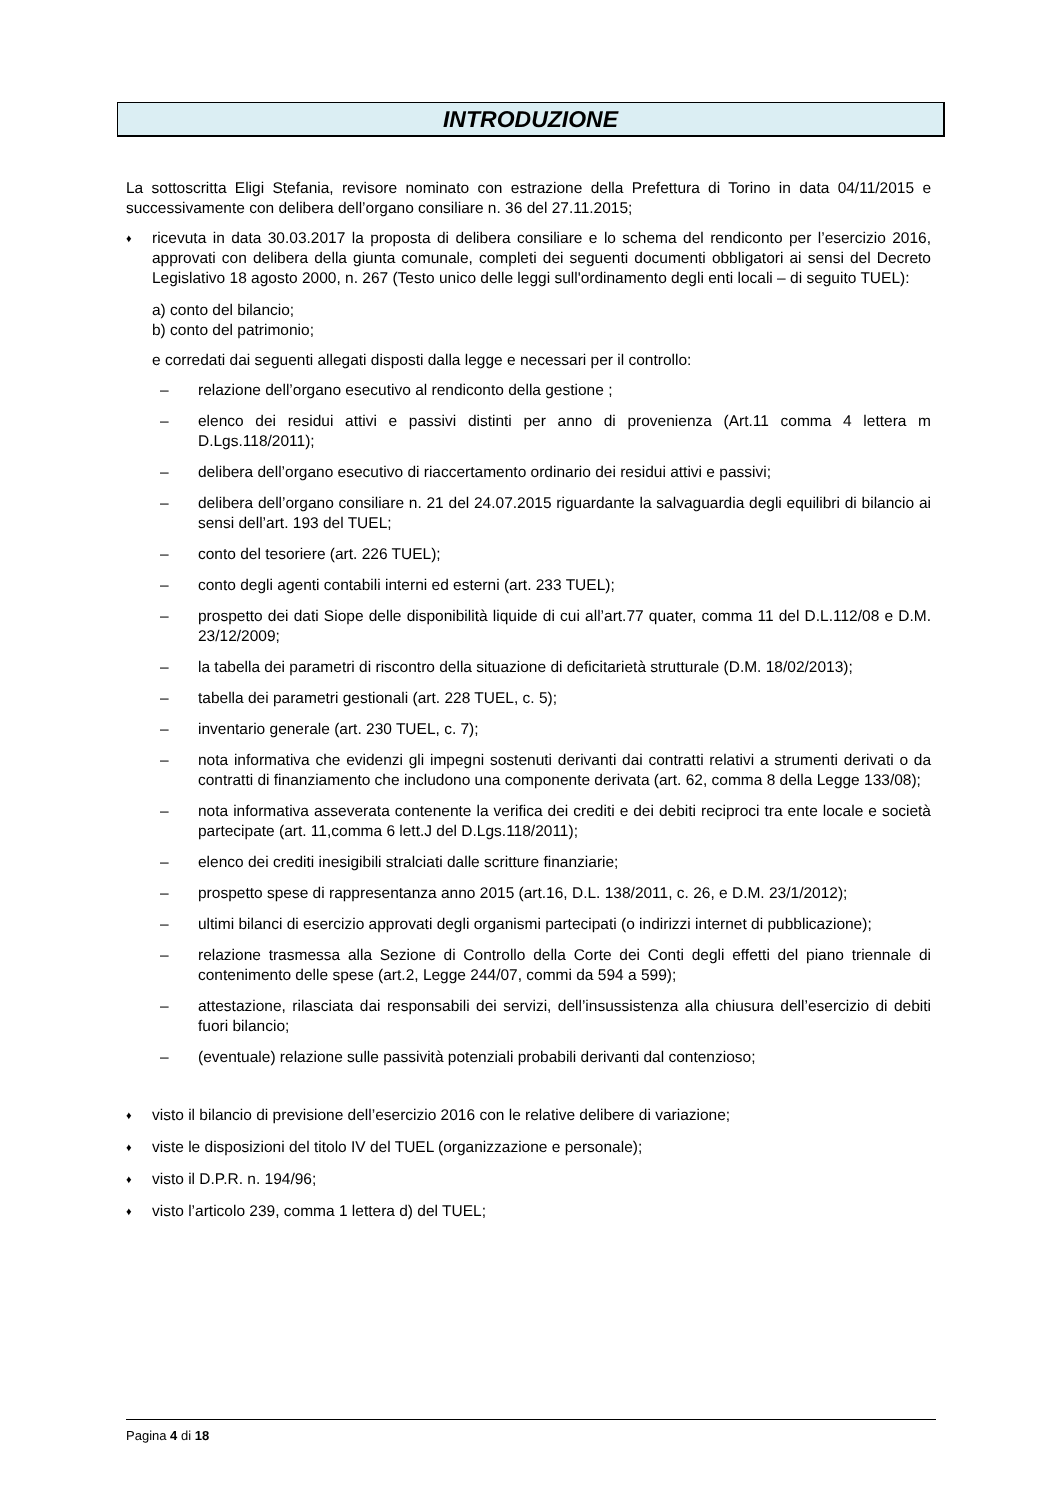INTRODUZIONE
La sottoscritta Eligi Stefania, revisore nominato con estrazione della Prefettura di Torino in data 04/11/2015 e successivamente con delibera dell’organo consiliare n. 36 del 27.11.2015;
♦ ricevuta in data 30.03.2017 la proposta di delibera consiliare e lo schema del rendiconto per l’esercizio 2016, approvati con delibera della giunta comunale, completi dei seguenti documenti obbligatori ai sensi del Decreto Legislativo 18 agosto 2000, n. 267 (Testo unico delle leggi sull'ordinamento degli enti locali – di seguito TUEL):
a) conto del bilancio;
b) conto del patrimonio;
e corredati dai seguenti allegati disposti dalla legge e necessari per il controllo:
– relazione dell’organo esecutivo al rendiconto della gestione ;
– elenco dei residui attivi e passivi distinti per anno di provenienza (Art.11 comma 4 lettera m D.Lgs.118/2011);
– delibera dell’organo esecutivo di riaccertamento ordinario dei residui attivi e passivi;
– delibera dell’organo consiliare n. 21 del 24.07.2015 riguardante la salvaguardia degli equilibri di bilancio ai sensi dell’art. 193 del TUEL;
– conto del tesoriere (art. 226 TUEL);
– conto degli agenti contabili interni ed esterni (art. 233 TUEL);
– prospetto dei dati Siope delle disponibilità liquide di cui all’art.77 quater, comma 11 del D.L.112/08 e D.M. 23/12/2009;
– la tabella dei parametri di riscontro della situazione di deficitarietà strutturale (D.M. 18/02/2013);
– tabella dei parametri gestionali (art. 228 TUEL, c. 5);
– inventario generale (art. 230 TUEL, c. 7);
– nota informativa che evidenzi gli impegni sostenuti derivanti dai contratti relativi a strumenti derivati o da contratti di finanziamento che includono una componente derivata (art. 62, comma 8 della Legge 133/08);
– nota informativa asseverata contenente la verifica dei crediti e dei debiti reciproci tra ente locale e società partecipate (art. 11,comma 6 lett.J del D.Lgs.118/2011);
– elenco dei crediti inesigibili stralciati dalle scritture finanziarie;
– prospetto spese di rappresentanza anno 2015 (art.16, D.L. 138/2011, c. 26, e D.M. 23/1/2012);
– ultimi bilanci di esercizio approvati degli organismi partecipati (o indirizzi internet di pubblicazione);
– relazione trasmessa alla Sezione di Controllo della Corte dei Conti degli effetti del piano triennale di contenimento delle spese (art.2, Legge 244/07, commi da 594 a 599);
– attestazione, rilasciata dai responsabili dei servizi, dell’insussistenza alla chiusura dell’esercizio di debiti fuori bilancio;
– (eventuale) relazione sulle passività potenziali probabili derivanti dal contenzioso;
♦ visto il bilancio di previsione dell’esercizio 2016 con le relative delibere di variazione;
♦ viste le disposizioni del titolo IV del TUEL (organizzazione e personale);
♦ visto il D.P.R. n. 194/96;
♦ visto l’articolo 239, comma 1 lettera d) del TUEL;
Pagina 4 di 18